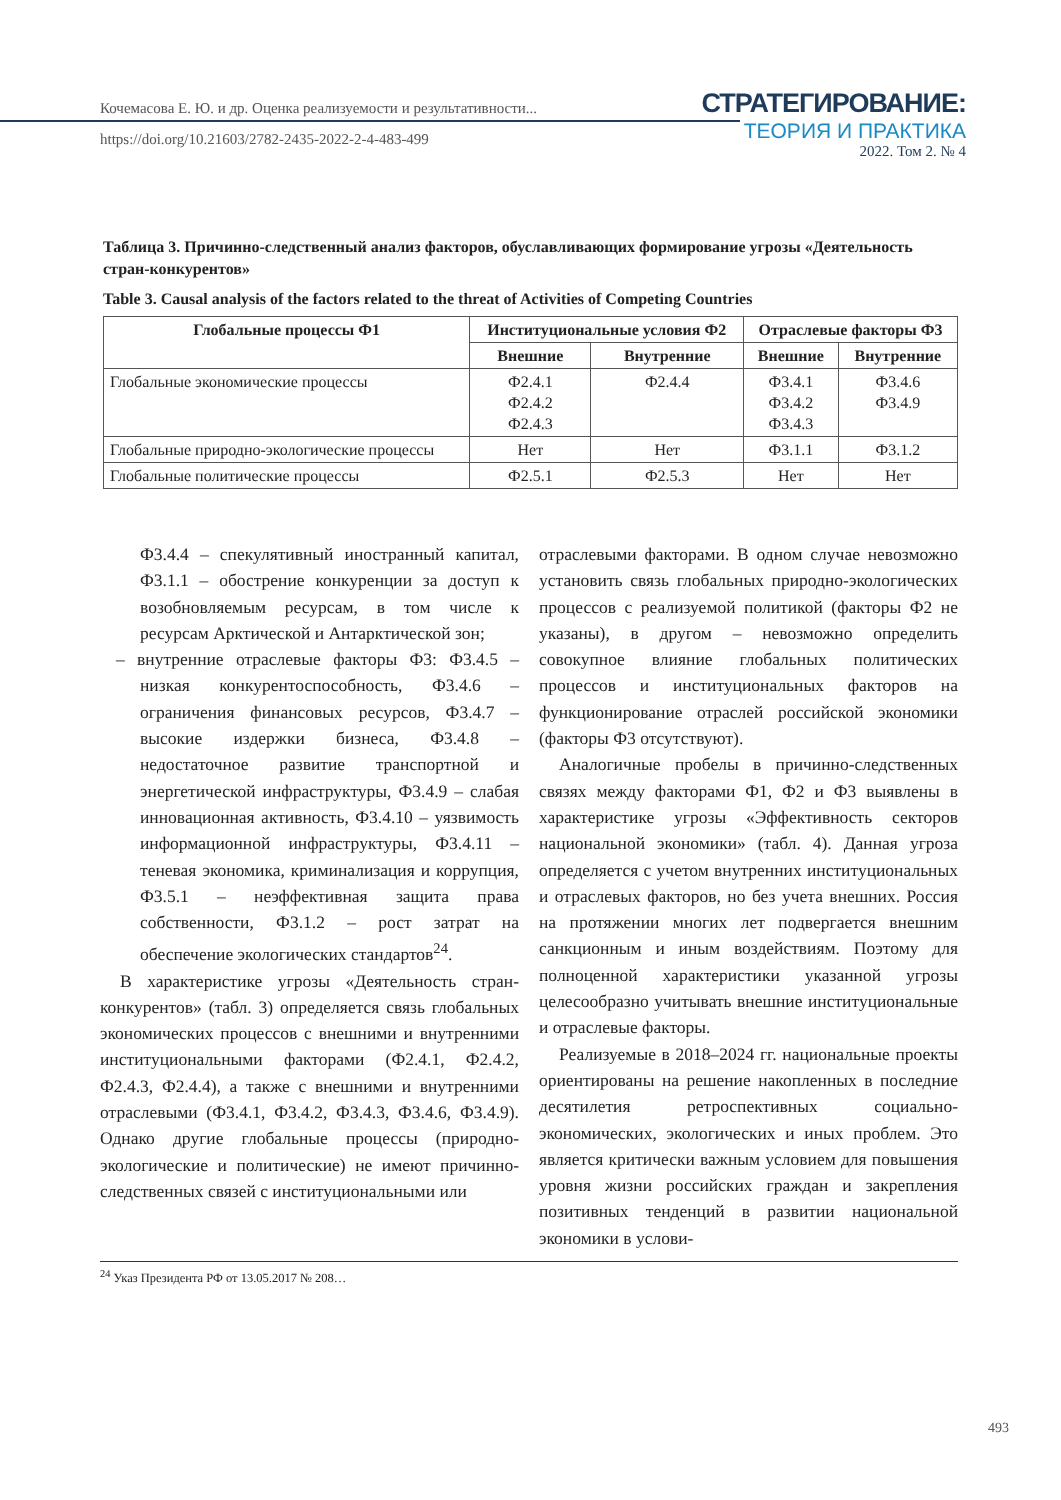Кочемасова Е. Ю. и др. Оценка реализуемости и результативности...
https://doi.org/10.21603/2782-2435-2022-2-4-483-499
СТРАТЕГИРОВАНИЕ:
ТЕОРИЯ И ПРАКТИКА
2022. Том 2. № 4
Таблица 3. Причинно-следственный анализ факторов, обуславливающих формирование угрозы «Деятельность стран-конкурентов»
Table 3. Causal analysis of the factors related to the threat of Activities of Competing Countries
| Глобальные процессы Ф1 | Институциональные условия Ф2 | | Отраслевые факторы Ф3 | |
| --- | --- | --- | --- | --- |
| | Внешние | Внутренние | Внешние | Внутренние |
| Глобальные экономические процессы | Ф2.4.1 Ф2.4.2 Ф2.4.3 | Ф2.4.4 | Ф3.4.1 Ф3.4.2 Ф3.4.3 | Ф3.4.6 Ф3.4.9 |
| Глобальные природно-экологические процессы | Нет | Нет | Ф3.1.1 | Ф3.1.2 |
| Глобальные политические процессы | Ф2.5.1 | Ф2.5.3 | Нет | Нет |
Ф3.4.4 – спекулятивный иностранный капитал, Ф3.1.1 – обострение конкуренции за доступ к возобновляемым ресурсам, в том числе к ресурсам Арктической и Антарктической зон;
– внутренние отраслевые факторы Ф3: Ф3.4.5 – низкая конкурентоспособность, Ф3.4.6 – ограничения финансовых ресурсов, Ф3.4.7 – высокие издержки бизнеса, Ф3.4.8 – недостаточное развитие транспортной и энергетической инфраструктуры, Ф3.4.9 – слабая инновационная активность, Ф3.4.10 – уязвимость информационной инфраструктуры, Ф3.4.11 – теневая экономика, криминализация и коррупция, Ф3.5.1 – неэффективная защита права собственности, Ф3.1.2 – рост затрат на обеспечение экологических стандартов<sup>24</sup>.
В характеристике угрозы «Деятельность стран-конкурентов» (табл. 3) определяется связь глобальных экономических процессов с внешними и внутренними институциональными факторами (Ф2.4.1, Ф2.4.2, Ф2.4.3, Ф2.4.4), а также с внешними и внутренними отраслевыми (Ф3.4.1, Ф3.4.2, Ф3.4.3, Ф3.4.6, Ф3.4.9). Однако другие глобальные процессы (природно-экологические и политические) не имеют причинно-следственных связей с институциональными или
отраслевыми факторами. В одном случае невозможно установить связь глобальных природно-экологических процессов с реализуемой политикой (факторы Ф2 не указаны), в другом – невозможно определить совокупное влияние глобальных политических процессов и институциональных факторов на функционирование отраслей российской экономики (факторы Ф3 отсутствуют).
Аналогичные пробелы в причинно-следственных связях между факторами Ф1, Ф2 и Ф3 выявлены в характеристике угрозы «Эффективность секторов национальной экономики» (табл. 4). Данная угроза определяется с учетом внутренних институциональных и отраслевых факторов, но без учета внешних. Россия на протяжении многих лет подвергается внешним санкционным и иным воздействиям. Поэтому для полноценной характеристики указанной угрозы целесообразно учитывать внешние институциональные и отраслевые факторы.
Реализуемые в 2018–2024 гг. национальные проекты ориентированы на решение накопленных в последние десятилетия ретроспективных социально-экономических, экологических и иных проблем. Это является критически важным условием для повышения уровня жизни российских граждан и закрепления позитивных тенденций в развитии национальной экономики в услови-
<sup>24</sup> Указ Президента РФ от 13.05.2017 № 208…
493